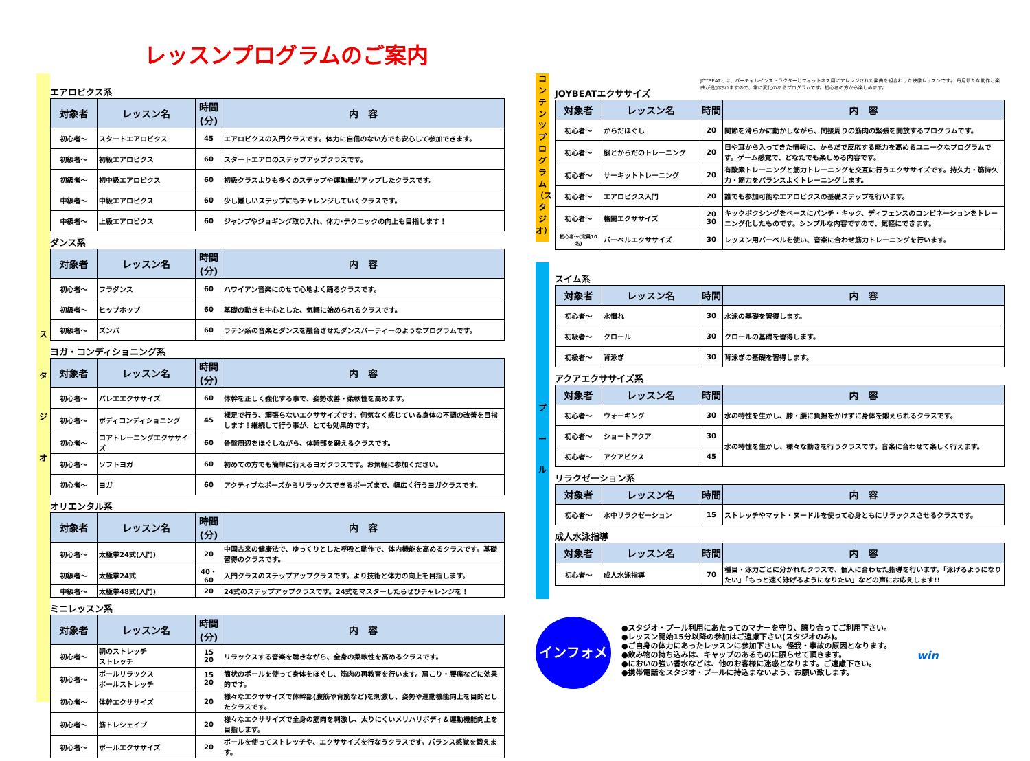レッスンプログラムのご案内
ス タ ジ オ
エアロビクス系
| 対象者 | レッスン名 | 時間(分) | 内 容 |
| --- | --- | --- | --- |
| 初心者～ | スタートエアロビクス | 45 | エアロビクスの入門クラスです。体力に自信のない方でも安心して参加できます。 |
| 初級者～ | 初級エアロビクス | 60 | スタートエアロのステップアップクラスです。 |
| 初級者～ | 初中級エアロビクス | 60 | 初級クラスよりも多くのステップや運動量がアップしたクラスです。 |
| 中級者～ | 中級エアロビクス | 60 | 少し難しいステップにもチャレンジしていくクラスです。 |
| 中級者～ | 上級エアロビクス | 60 | ジャンプやジョギング取り入れ、体力･テクニックの向上も目指します！ |
ダンス系
| 対象者 | レッスン名 | 時間(分) | 内 容 |
| --- | --- | --- | --- |
| 初心者～ | フラダンス | 60 | ハワイアン音楽にのせて心地よく踊るクラスです。 |
| 初級者～ | ヒップホップ | 60 | 基礎の動きを中心とした、気軽に始められるクラスです。 |
| 初級者～ | ズンバ | 60 | ラテン系の音楽とダンスを融合させたダンスパーティーのようなプログラムです。 |
ヨガ・コンディショニング系
| 対象者 | レッスン名 | 時間(分) | 内 容 |
| --- | --- | --- | --- |
| 初心者～ | バレエエクササイズ | 60 | 体幹を正しく強化する事で、姿勢改善・柔軟性を高めます。 |
| 初心者～ | ボディコンディショニング | 45 | 裸足で行う、頑張らないエクササイズです。何気なく感じている身体の不調の改善を目指します！継続して行う事が、とても効果的です。 |
| 初心者～ | コアトレーニングエクササイズ | 60 | 骨盤周辺をほぐしながら、体幹部を鍛えるクラスです。 |
| 初心者～ | ソフトヨガ | 60 | 初めての方でも簡単に行えるヨガクラスです。お気軽に参加ください。 |
| 初心者～ | ヨガ | 60 | アクティブなポーズからリラックスできるポーズまで、幅広く行うヨガクラスです。 |
オリエンタル系
| 対象者 | レッスン名 | 時間(分) | 内 容 |
| --- | --- | --- | --- |
| 初心者～ | 太極拳24式(入門) | 20 | 中国古来の健康法で、ゆっくりとした呼吸と動作で、体内機能を高めるクラスです。基礎習得のクラスです。 |
| 初級者～ | 太極拳24式 | 40・60 | 入門クラスのステップアップクラスです。より技術と体力の向上を目指します。 |
| 中級者～ | 太極拳48式(入門) | 20 | 24式のステップアップクラスです。24式をマスターしたらぜひチャレンジを！ |
ミニレッスン系
| 対象者 | レッスン名 | 時間(分) | 内 容 |
| --- | --- | --- | --- |
| 初心者～ | 朝のストレッチ ストレッチ | 15 20 | リラックスする音楽を聴きながら、全身の柔軟性を高めるクラスです。 |
| 初心者～ | ポールリラックス ポールストレッチ | 15 20 | 筒状のポールを使って身体をほぐし、筋肉の再教育を行います。肩こり・腰痛などに効果的です。 |
| 初心者～ | 体幹エクササイズ | 20 | 様々なエクササイズで体幹部(腹筋や背筋など)を刺激し、姿勢や運動機能向上を目的としたクラスです。 |
| 初心者～ | 筋トレシェイプ | 20 | 様々なエクササイズで全身の筋肉を刺激し、太りにくいメリハリボディ＆運動機能向上を目指します。 |
| 初心者～ | ボールエクササイズ | 20 | ボールを使ってストレッチや、エクササイズを行なうクラスです。バランス感覚を鍛えます。 |
コンテンツプログラム（スタジオ）
JOYBEATとは、バーチャルインストラクターとフィットネス用にアレンジされた楽曲を組合わせた映像レッスンです。 毎月新たな動作と楽曲が追加されますので、常に変化のあるプログラムです。初心者の方から楽しめます。
JOYBEATエクササイズ
| 対象者 | レッスン名 | 時間 | 内 容 |
| --- | --- | --- | --- |
| 初心者～ | からだほぐし | 20 | 関節を滑らかに動かしながら、間接周りの筋肉の緊張を開放するプログラムです。 |
| 初心者～ | 脳とからだのトレーニング | 20 | 目や耳から入ってきた情報に、からだで反応する能力を高めるユニークなプログラムです。ゲーム感覚で、どなたでも楽しめる内容です。 |
| 初心者～ | サーキットトレーニング | 20 | 有酸素トレーニングと筋力トレーニングを交互に行うエクササイズです。持久力・筋持久力・筋力をバランスよくトレーニングします。 |
| 初心者～ | エアロビクス入門 | 20 | 誰でも参加可能なエアロビクスの基礎ステップを行います。 |
| 初心者～ | 格闘エクササイズ | 20 30 | キックボクシングをベースにパンチ・キック、ディフェンスのコンビネーションをトレーニング化したものです。シンプルな内容ですので、気軽にできます。 |
| 初心者～(定員10名) | バーベルエクササイズ | 30 | レッスン用バーベルを使い、音楽に合わせ筋力トレーニングを行います。 |
プ ー ル
スイム系
| 対象者 | レッスン名 | 時間 | 内 容 |
| --- | --- | --- | --- |
| 初心者～ | 水慣れ | 30 | 水泳の基礎を習得します。 |
| 初級者～ | クロール | 30 | クロールの基礎を習得します。 |
| 初級者～ | 背泳ぎ | 30 | 背泳ぎの基礎を習得します。 |
アクアエクササイズ系
| 対象者 | レッスン名 | 時間 | 内 容 |
| --- | --- | --- | --- |
| 初心者～ | ウォーキング | 30 | 水の特性を生かし、膝・腰に負担をかけずに身体を鍛えられるクラスです。 |
| 初心者～ | ショートアクア | 30 | 水の特性を生かし、様々な動きを行うクラスです。音楽に合わせて楽しく行えます。 |
| 初心者～ | アクアビクス | 45 | |
リラクゼーション系
| 対象者 | レッスン名 | 時間 | 内 容 |
| --- | --- | --- | --- |
| 初心者～ | 水中リラクゼーション | 15 | ストレッチやマット・ヌードルを使って心身ともにリラックスさせるクラスです。 |
成人水泳指導
| 対象者 | レッスン名 | 時間 | 内 容 |
| --- | --- | --- | --- |
| 初心者～ | 成人水泳指導 | 70 | 種目・泳力ごとに分かれたクラスで、個人に合わせた指導を行います。「泳げるようになりたい」「もっと速く泳げるようになりたい」などの声にお応えします!! |
インフォメーション
●スタジオ・プール利用にあたってのマナーを守り、譲り合ってご利用下さい。
●レッスン開始15分以降の参加はご遠慮下さい(スタジオのみ)。
●ご自身の体力にあったレッスンに参加下さい。怪我・事故の原因となります。
●飲み物の持ち込みは、キャップのあるものに限らせて頂きます。
●においの強い香水などは、他のお客様に迷惑となります。ご遠慮下さい。
●携帯電話をスタジオ・プールに持込まないよう、お願い致します。
win